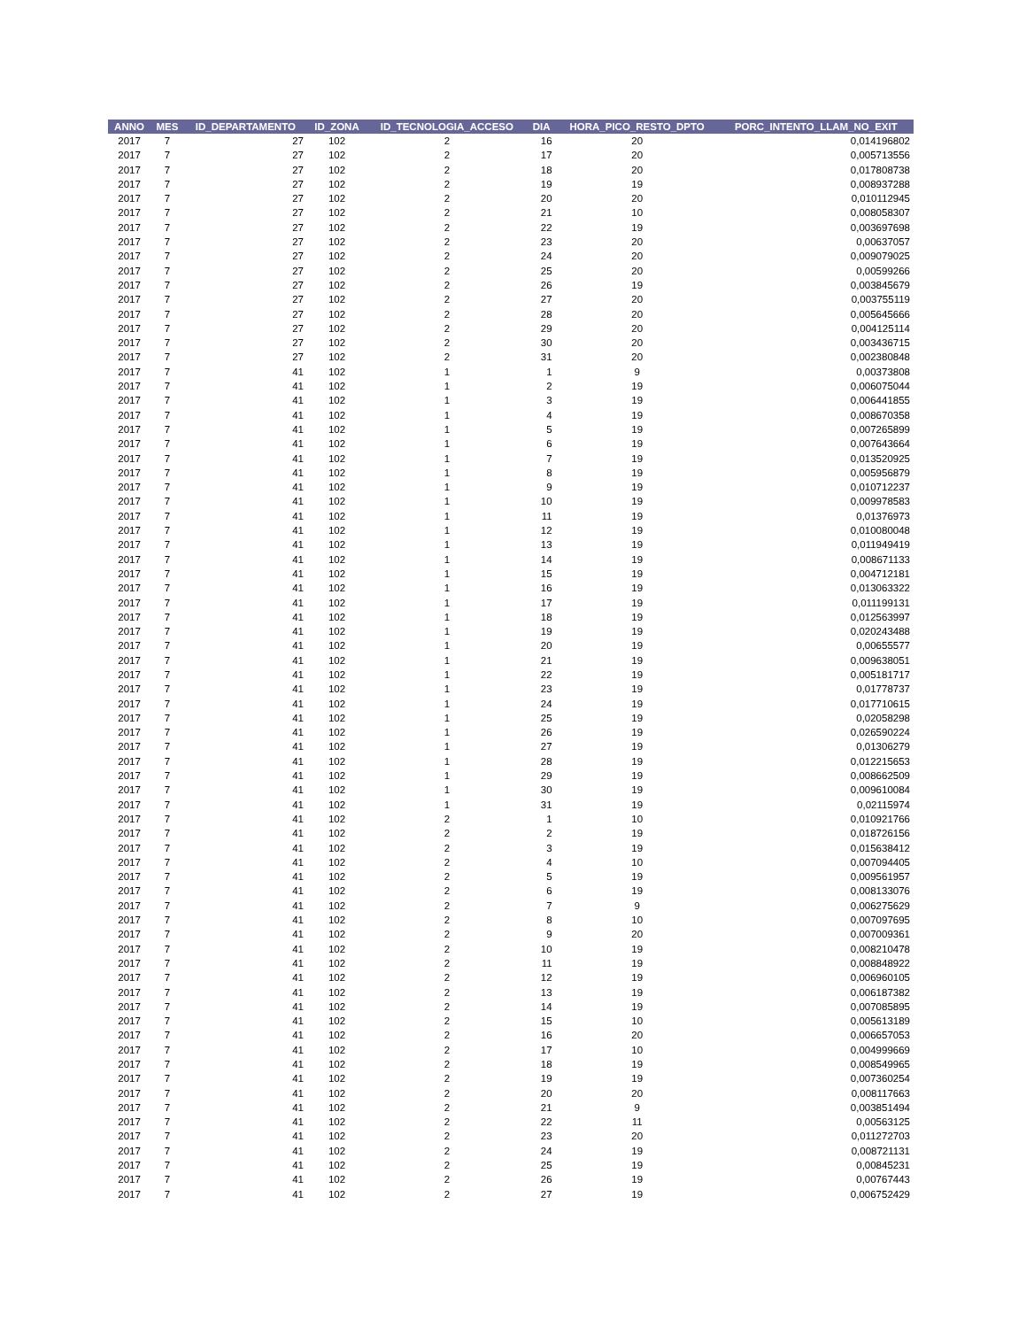| ANNO | MES | ID_DEPARTAMENTO | ID_ZONA | ID_TECNOLOGIA_ACCESO | DIA | HORA_PICO_RESTO_DPTO | PORC_INTENTO_LLAM_NO_EXIT |
| --- | --- | --- | --- | --- | --- | --- | --- |
| 2017 | 7 | 27 | 102 | 2 | 16 | 20 | 0,014196802 |
| 2017 | 7 | 27 | 102 | 2 | 17 | 20 | 0,005713556 |
| 2017 | 7 | 27 | 102 | 2 | 18 | 20 | 0,017808738 |
| 2017 | 7 | 27 | 102 | 2 | 19 | 19 | 0,008937288 |
| 2017 | 7 | 27 | 102 | 2 | 20 | 20 | 0,010112945 |
| 2017 | 7 | 27 | 102 | 2 | 21 | 10 | 0,008058307 |
| 2017 | 7 | 27 | 102 | 2 | 22 | 19 | 0,003697698 |
| 2017 | 7 | 27 | 102 | 2 | 23 | 20 | 0,00637057 |
| 2017 | 7 | 27 | 102 | 2 | 24 | 20 | 0,009079025 |
| 2017 | 7 | 27 | 102 | 2 | 25 | 20 | 0,00599266 |
| 2017 | 7 | 27 | 102 | 2 | 26 | 19 | 0,003845679 |
| 2017 | 7 | 27 | 102 | 2 | 27 | 20 | 0,003755119 |
| 2017 | 7 | 27 | 102 | 2 | 28 | 20 | 0,005645666 |
| 2017 | 7 | 27 | 102 | 2 | 29 | 20 | 0,004125114 |
| 2017 | 7 | 27 | 102 | 2 | 30 | 20 | 0,003436715 |
| 2017 | 7 | 27 | 102 | 2 | 31 | 20 | 0,002380848 |
| 2017 | 7 | 41 | 102 | 1 | 1 | 9 | 0,00373808 |
| 2017 | 7 | 41 | 102 | 1 | 2 | 19 | 0,006075044 |
| 2017 | 7 | 41 | 102 | 1 | 3 | 19 | 0,006441855 |
| 2017 | 7 | 41 | 102 | 1 | 4 | 19 | 0,008670358 |
| 2017 | 7 | 41 | 102 | 1 | 5 | 19 | 0,007265899 |
| 2017 | 7 | 41 | 102 | 1 | 6 | 19 | 0,007643664 |
| 2017 | 7 | 41 | 102 | 1 | 7 | 19 | 0,013520925 |
| 2017 | 7 | 41 | 102 | 1 | 8 | 19 | 0,005956879 |
| 2017 | 7 | 41 | 102 | 1 | 9 | 19 | 0,010712237 |
| 2017 | 7 | 41 | 102 | 1 | 10 | 19 | 0,009978583 |
| 2017 | 7 | 41 | 102 | 1 | 11 | 19 | 0,01376973 |
| 2017 | 7 | 41 | 102 | 1 | 12 | 19 | 0,010080048 |
| 2017 | 7 | 41 | 102 | 1 | 13 | 19 | 0,011949419 |
| 2017 | 7 | 41 | 102 | 1 | 14 | 19 | 0,008671133 |
| 2017 | 7 | 41 | 102 | 1 | 15 | 19 | 0,004712181 |
| 2017 | 7 | 41 | 102 | 1 | 16 | 19 | 0,013063322 |
| 2017 | 7 | 41 | 102 | 1 | 17 | 19 | 0,011199131 |
| 2017 | 7 | 41 | 102 | 1 | 18 | 19 | 0,012563997 |
| 2017 | 7 | 41 | 102 | 1 | 19 | 19 | 0,020243488 |
| 2017 | 7 | 41 | 102 | 1 | 20 | 19 | 0,00655577 |
| 2017 | 7 | 41 | 102 | 1 | 21 | 19 | 0,009638051 |
| 2017 | 7 | 41 | 102 | 1 | 22 | 19 | 0,005181717 |
| 2017 | 7 | 41 | 102 | 1 | 23 | 19 | 0,01778737 |
| 2017 | 7 | 41 | 102 | 1 | 24 | 19 | 0,017710615 |
| 2017 | 7 | 41 | 102 | 1 | 25 | 19 | 0,02058298 |
| 2017 | 7 | 41 | 102 | 1 | 26 | 19 | 0,026590224 |
| 2017 | 7 | 41 | 102 | 1 | 27 | 19 | 0,01306279 |
| 2017 | 7 | 41 | 102 | 1 | 28 | 19 | 0,012215653 |
| 2017 | 7 | 41 | 102 | 1 | 29 | 19 | 0,008662509 |
| 2017 | 7 | 41 | 102 | 1 | 30 | 19 | 0,009610084 |
| 2017 | 7 | 41 | 102 | 1 | 31 | 19 | 0,02115974 |
| 2017 | 7 | 41 | 102 | 2 | 1 | 10 | 0,010921766 |
| 2017 | 7 | 41 | 102 | 2 | 2 | 19 | 0,018726156 |
| 2017 | 7 | 41 | 102 | 2 | 3 | 19 | 0,015638412 |
| 2017 | 7 | 41 | 102 | 2 | 4 | 10 | 0,007094405 |
| 2017 | 7 | 41 | 102 | 2 | 5 | 19 | 0,009561957 |
| 2017 | 7 | 41 | 102 | 2 | 6 | 19 | 0,008133076 |
| 2017 | 7 | 41 | 102 | 2 | 7 | 9 | 0,006275629 |
| 2017 | 7 | 41 | 102 | 2 | 8 | 10 | 0,007097695 |
| 2017 | 7 | 41 | 102 | 2 | 9 | 20 | 0,007009361 |
| 2017 | 7 | 41 | 102 | 2 | 10 | 19 | 0,008210478 |
| 2017 | 7 | 41 | 102 | 2 | 11 | 19 | 0,008848922 |
| 2017 | 7 | 41 | 102 | 2 | 12 | 19 | 0,006960105 |
| 2017 | 7 | 41 | 102 | 2 | 13 | 19 | 0,006187382 |
| 2017 | 7 | 41 | 102 | 2 | 14 | 19 | 0,007085895 |
| 2017 | 7 | 41 | 102 | 2 | 15 | 10 | 0,005613189 |
| 2017 | 7 | 41 | 102 | 2 | 16 | 20 | 0,006657053 |
| 2017 | 7 | 41 | 102 | 2 | 17 | 10 | 0,004999669 |
| 2017 | 7 | 41 | 102 | 2 | 18 | 19 | 0,008549965 |
| 2017 | 7 | 41 | 102 | 2 | 19 | 19 | 0,007360254 |
| 2017 | 7 | 41 | 102 | 2 | 20 | 20 | 0,008117663 |
| 2017 | 7 | 41 | 102 | 2 | 21 | 9 | 0,003851494 |
| 2017 | 7 | 41 | 102 | 2 | 22 | 11 | 0,00563125 |
| 2017 | 7 | 41 | 102 | 2 | 23 | 20 | 0,011272703 |
| 2017 | 7 | 41 | 102 | 2 | 24 | 19 | 0,008721131 |
| 2017 | 7 | 41 | 102 | 2 | 25 | 19 | 0,00845231 |
| 2017 | 7 | 41 | 102 | 2 | 26 | 19 | 0,00767443 |
| 2017 | 7 | 41 | 102 | 2 | 27 | 19 | 0,006752429 |